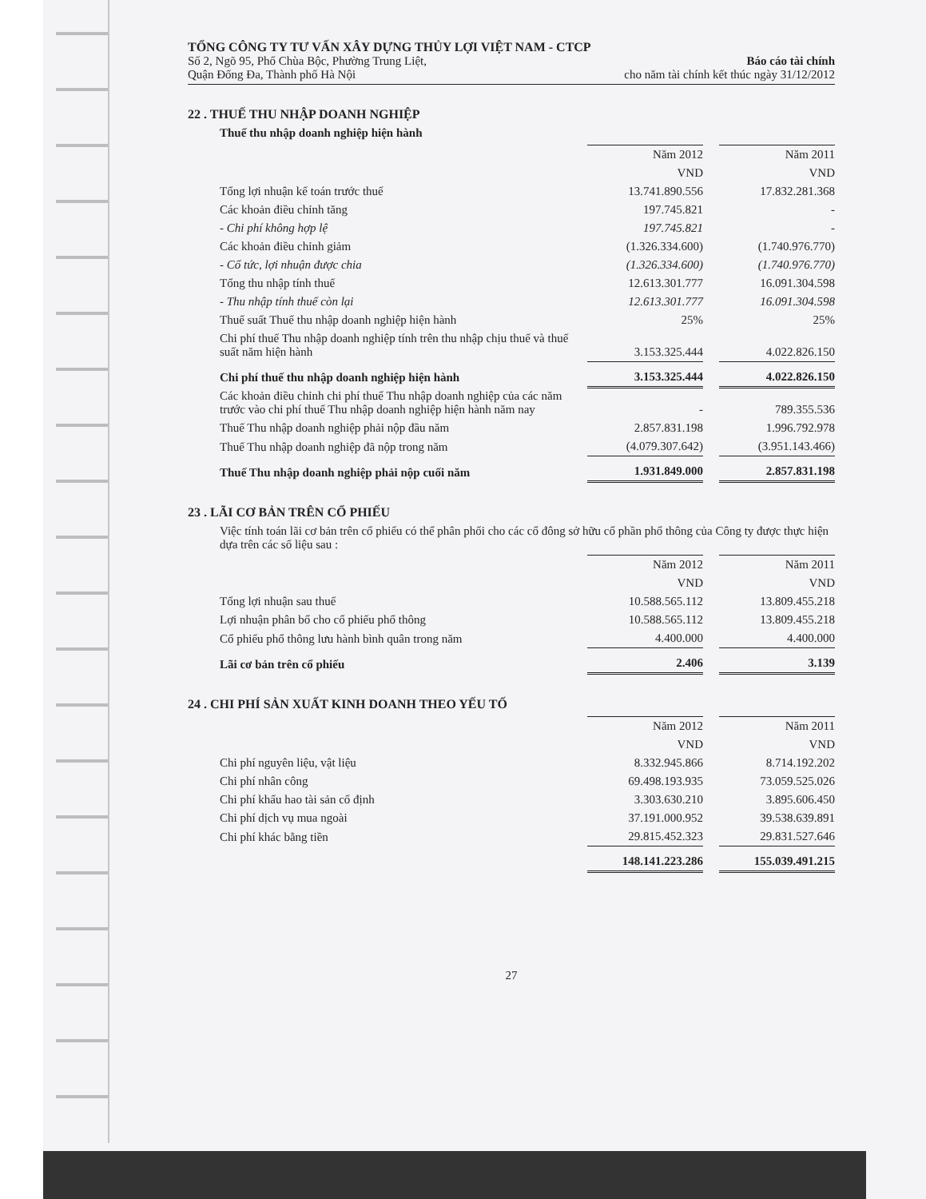TỔNG CÔNG TY TƯ VẤN XÂY DỰNG THỦY LỢI VIỆT NAM - CTCP
Số 2, Ngõ 95, Phố Chùa Bộc, Phường Trung Liệt,
Quận Đống Đa, Thành phố Hà Nội
Báo cáo tài chính
cho năm tài chính kết thúc ngày 31/12/2012
22 . THUẾ THU NHẬP DOANH NGHIỆP
Thuế thu nhập doanh nghiệp hiện hành
| | Năm 2012 | | Năm 2011 |
| | VND | | VND |
| Tổng lợi nhuận kế toán trước thuế | 13.741.890.556 | | 17.832.281.368 |
| Các khoản điều chỉnh tăng | 197.745.821 | | - |
| - Chi phí không hợp lệ | 197.745.821 | | - |
| Các khoản điều chỉnh giảm | (1.326.334.600) | | (1.740.976.770) |
| - Cổ tức, lợi nhuận được chia | (1.326.334.600) | | (1.740.976.770) |
| Tổng thu nhập tính thuế | 12.613.301.777 | | 16.091.304.598 |
| - Thu nhập tính thuế còn lại | 12.613.301.777 | | 16.091.304.598 |
| Thuế suất Thuế thu nhập doanh nghiệp hiện hành | 25% | | 25% |
| Chi phí thuế Thu nhập doanh nghiệp tính trên thu nhập chịu thuế và thuế suất năm hiện hành | 3.153.325.444 | | 4.022.826.150 |
| Chi phí thuế thu nhập doanh nghiệp hiện hành | 3.153.325.444 | | 4.022.826.150 |
| Các khoản điều chỉnh chi phí thuế Thu nhập doanh nghiệp của các năm trước vào chi phí thuế Thu nhập doanh nghiệp hiện hành năm nay | - | | 789.355.536 |
| Thuế Thu nhập doanh nghiệp phải nộp đầu năm | 2.857.831.198 | | 1.996.792.978 |
| Thuế Thu nhập doanh nghiệp đã nộp trong năm | (4.079.307.642) | | (3.951.143.466) |
| Thuế Thu nhập doanh nghiệp phải nộp cuối năm | 1.931.849.000 | | 2.857.831.198 |
23 . LÃI CƠ BẢN TRÊN CỔ PHIẾU
Việc tính toán lãi cơ bản trên cổ phiếu có thể phân phối cho các cổ đông sở hữu cổ phần phổ thông của Công ty được thực hiện dựa trên các số liệu sau :
| | Năm 2012 | | Năm 2011 |
| | VND | | VND |
| Tổng lợi nhuận sau thuế | 10.588.565.112 | | 13.809.455.218 |
| Lợi nhuận phân bổ cho cổ phiếu phổ thông | 10.588.565.112 | | 13.809.455.218 |
| Cổ phiếu phổ thông lưu hành bình quân trong năm | 4.400.000 | | 4.400.000 |
| Lãi cơ bản trên cổ phiếu | 2.406 | | 3.139 |
24 . CHI PHÍ SẢN XUẤT KINH DOANH THEO YẾU TỐ
| | Năm 2012 | | Năm 2011 |
| | VND | | VND |
| Chi phí nguyên liệu, vật liệu | 8.332.945.866 | | 8.714.192.202 |
| Chi phí nhân công | 69.498.193.935 | | 73.059.525.026 |
| Chi phí khấu hao tài sản cố định | 3.303.630.210 | | 3.895.606.450 |
| Chi phí dịch vụ mua ngoài | 37.191.000.952 | | 39.538.639.891 |
| Chi phí khác bằng tiền | 29.815.452.323 | | 29.831.527.646 |
| | 148.141.223.286 | | 155.039.491.215 |
27